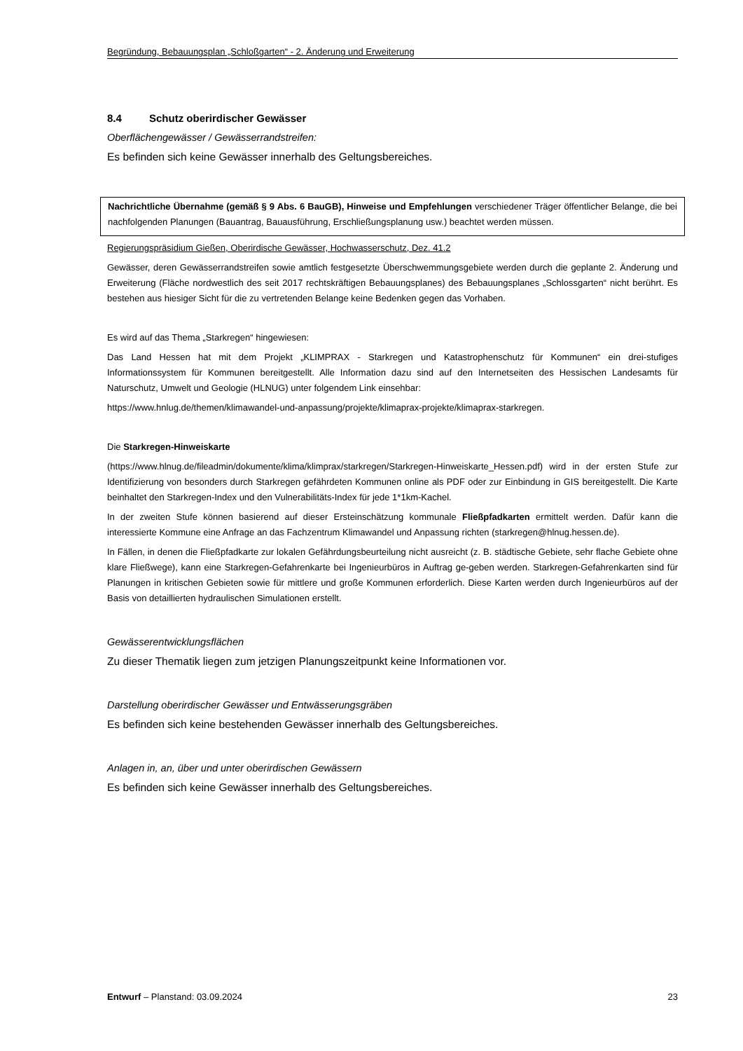Begründung, Bebauungsplan „Schloßgarten“ - 2. Änderung und Erweiterung
8.4 Schutz oberirdischer Gewässer
Oberflächengewässer / Gewässerrandstreifen:
Es befinden sich keine Gewässer innerhalb des Geltungsbereiches.
Nachrichtliche Übernahme (gemäß § 9 Abs. 6 BauGB), Hinweise und Empfehlungen verschiedener Träger öffentlicher Belange, die bei nachfolgenden Planungen (Bauantrag, Bauausführung, Erschließungsplanung usw.) beachtet werden müssen.
Regierungspräsidium Gießen, Oberirdische Gewässer, Hochwasserschutz, Dez. 41.2
Gewässer, deren Gewässerrandstreifen sowie amtlich festgesetzte Überschwemmungsgebiete werden durch die geplante 2. Änderung und Erweiterung (Fläche nordwestlich des seit 2017 rechtskräftigen Bebauungsplanes) des Bebauungsplanes „Schlossgarten“ nicht berührt. Es bestehen aus hiesiger Sicht für die zu vertretenden Belange keine Bedenken gegen das Vorhaben.
Es wird auf das Thema „Starkregen“ hingewiesen:
Das Land Hessen hat mit dem Projekt „KLIMPRAX - Starkregen und Katastrophenschutz für Kommunen“ ein drei-stufiges Informationssystem für Kommunen bereitgestellt. Alle Information dazu sind auf den Internetseiten des Hessischen Landesamts für Naturschutz, Umwelt und Geologie (HLNUG) unter folgendem Link einsehbar:
https://www.hnlug.de/themen/klimawandel-und-anpassung/projekte/klimaprax-projekte/klimaprax-starkregen.
Die Starkregen-Hinweiskarte
(https://www.hlnug.de/fileadmin/dokumente/klima/klimprax/starkregen/Starkregen-Hinweiskarte_Hessen.pdf) wird in der ersten Stufe zur Identifizierung von besonders durch Starkregen gefährdeten Kommunen online als PDF oder zur Einbindung in GIS bereitgestellt. Die Karte beinhaltet den Starkregen-Index und den Vulnerabilitäts-Index für jede 1*1km-Kachel.
In der zweiten Stufe können basierend auf dieser Ersteinschätzung kommunale Fließpfadkarten ermittelt werden. Dafür kann die interessierte Kommune eine Anfrage an das Fachzentrum Klimawandel und Anpassung richten (starkregen@hlnug.hessen.de).
In Fällen, in denen die Fließpfadkarte zur lokalen Gefährdungsbeurteilung nicht ausreicht (z. B. städtische Gebiete, sehr flache Gebiete ohne klare Fließwege), kann eine Starkregen-Gefahrenkarte bei Ingenieurbüros in Auftrag ge-geben werden. Starkregen-Gefahrenkarten sind für Planungen in kritischen Gebieten sowie für mittlere und große Kommunen erforderlich. Diese Karten werden durch Ingenieurbüros auf der Basis von detaillierten hydraulischen Simulationen erstellt.
Gewässerentwicklungsflächen
Zu dieser Thematik liegen zum jetzigen Planungszeitpunkt keine Informationen vor.
Darstellung oberirdischer Gewässer und Entwässerungsgräben
Es befinden sich keine bestehenden Gewässer innerhalb des Geltungsbereiches.
Anlagen in, an, über und unter oberirdischen Gewässern
Es befinden sich keine Gewässer innerhalb des Geltungsbereiches.
Entwurf – Planstand: 03.09.2024 23